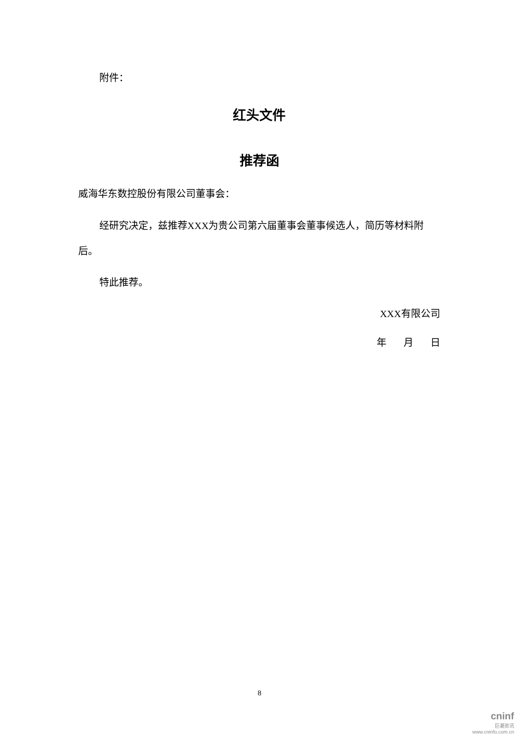附件：
红头文件
推荐函
威海华东数控股份有限公司董事会：
经研究决定，兹推荐XXX为贵公司第六届董事会董事候选人，简历等材料附后。
特此推荐。
XXX有限公司
年 月 日
8
cninf
巨潮资讯
www.cninfo.com.cn